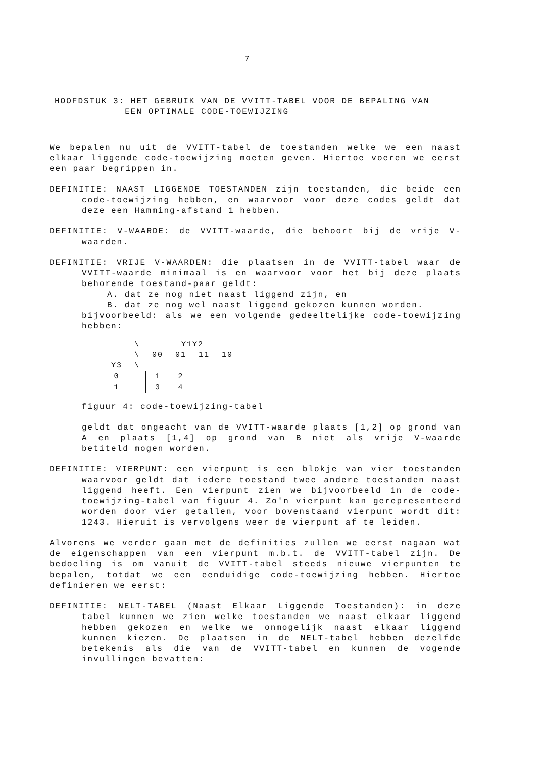7
HOOFDSTUK 3: HET GEBRUIK VAN DE VVITT-TABEL VOOR DE BEPALING VAN
EEN OPTIMALE CODE-TOEWIJZING
We bepalen nu uit de VVITT-tabel de toestanden welke we een naast elkaar liggende code-toewijzing moeten geven. Hiertoe voeren we eerst een paar begrippen in.
DEFINITIE: NAAST LIGGENDE TOESTANDEN zijn toestanden, die beide een code-toewijzing hebben, en waarvoor voor deze codes geldt dat deze een Hamming-afstand 1 hebben.
DEFINITIE: V-WAARDE: de VVITT-waarde, die behoort bij de vrije V-waarden.
DEFINITIE: VRIJE V-WAARDEN: die plaatsen in de VVITT-tabel waar de VVITT-waarde minimaal is en waarvoor voor het bij deze plaats behorende toestand-paar geldt:
A. dat ze nog niet naast liggend zijn, en
B. dat ze nog wel naast liggend gekozen kunnen worden.
bijvoorbeeld: als we een volgende gedeeltelijke code-toewijzing hebben:
| | \ | Y1Y2 | | | |
| | \ | 00 | 01 | 11 | 10 |
| Y3 | \ | | | | |
| 0 | | 1 | 2 | | |
| 1 | | 3 | 4 | | |
figuur 4: code-toewijzing-tabel
geldt dat ongeacht van de VVITT-waarde plaats [1,2] op grond van A en plaats [1,4] op grond van B niet als vrije V-waarde betiteld mogen worden.
DEFINITIE: VIERPUNT: een vierpunt is een blokje van vier toestanden waarvoor geldt dat iedere toestand twee andere toestanden naast liggend heeft. Een vierpunt zien we bijvoorbeeld in de code-toewijzing-tabel van figuur 4. Zo'n vierpunt kan gerepresenteerd worden door vier getallen, voor bovenstaand vierpunt wordt dit: 1243. Hieruit is vervolgens weer de vierpunt af te leiden.
Alvorens we verder gaan met de definities zullen we eerst nagaan wat de eigenschappen van een vierpunt m.b.t. de VVITT-tabel zijn. De bedoeling is om vanuit de VVITT-tabel steeds nieuwe vierpunten te bepalen, totdat we een eenduidige code-toewijzing hebben. Hiertoe definieren we eerst:
DEFINITIE: NELT-TABEL (Naast Elkaar Liggende Toestanden): in deze tabel kunnen we zien welke toestanden we naast elkaar liggend hebben gekozen en welke we onmogelijk naast elkaar liggend kunnen kiezen. De plaatsen in de NELT-tabel hebben dezelfde betekenis als die van de VVITT-tabel en kunnen de vogende invullingen bevatten: